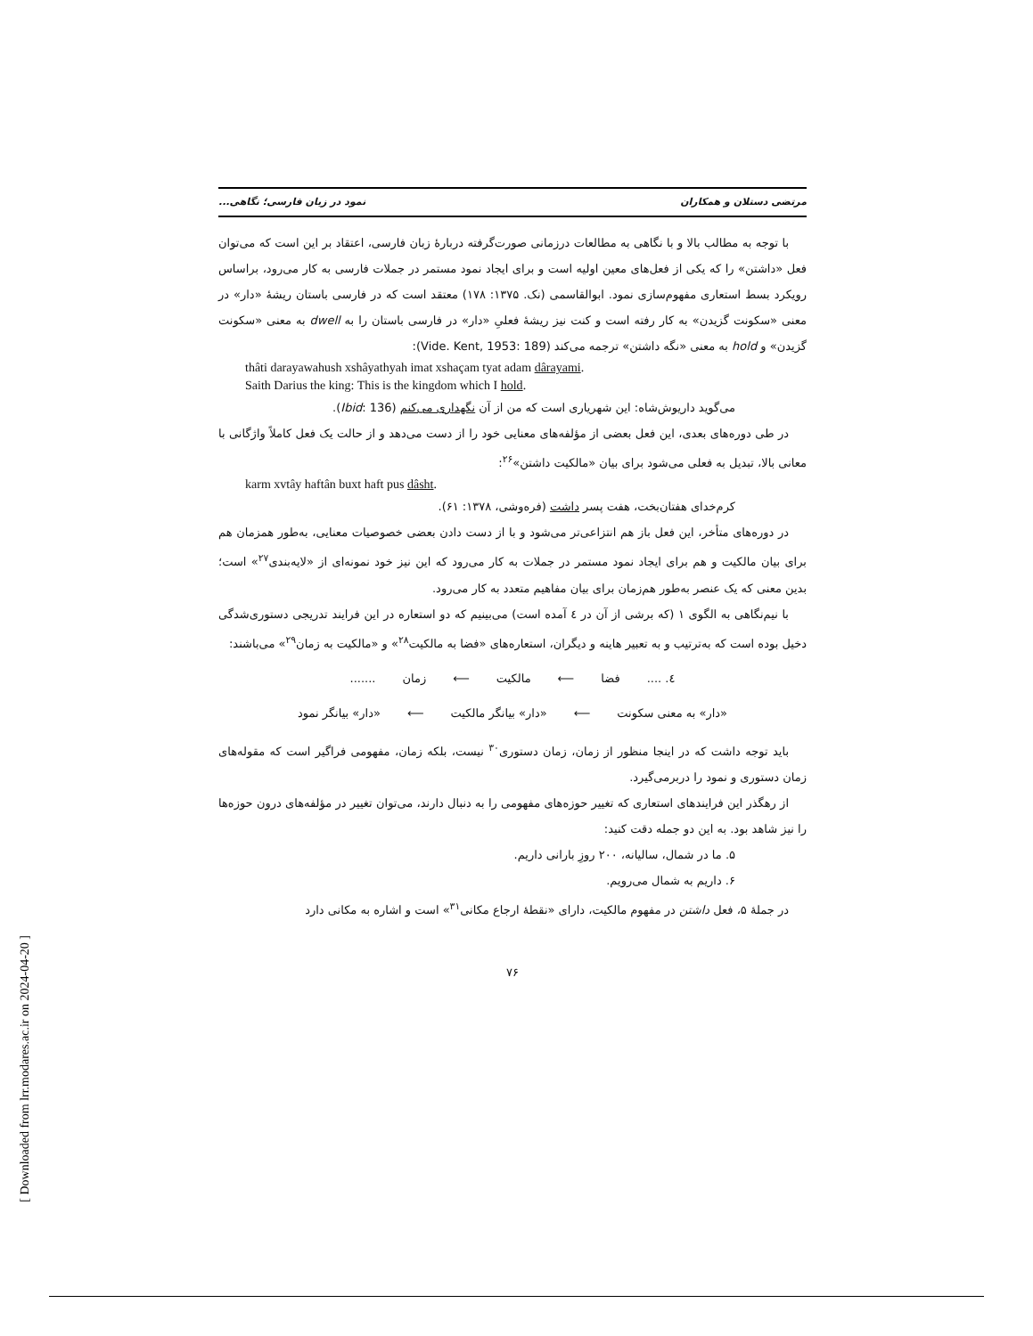مرتضی دستلان و همکاران نمود در زبان فارسی؛ نگاهی...
با توجه به مطالب بالا و با نگاهی به مطالعات درزمانی صورت‌گرفته دربارۀ زبان فارسی، اعتقاد بر این است که می‌توان فعل «داشتن» را که یکی از فعل‌های معین اولیه است و برای ایجاد نمود مستمر در جملات فارسی به کار می‌رود، براساس رویکرد بسط استعاری مفهوم‌سازی نمود. ابوالقاسمی (نک. ۱۳۷۵: ۱۷۸) معتقد است که در فارسی باستان ریشۀ «دار» در معنی «سکونت گزیدن» به کار رفته است و کنت نیز ریشۀ فعلیِ «دار» در فارسی باستان را به dwell به معنی «سکونت گزیدن» و hold به معنی «نگه داشتن» ترجمه می‌کند (Vide. Kent, 1953: 189):
thâti darayawahush xshâyathyah imat xshaçam tyat adam dârayami.
Saith Darius the king: This is the kingdom which I hold.
می‌گوید داریوش‌شاه: این شهریاری است که من از آن نگهداری می‌کنم (Ibid: 136).
در طی دوره‌های بعدی، این فعل بعضی از مؤلفه‌های معنایی خود را از دست می‌دهد و از حالت یک فعل کاملاً واژگانی با معانی بالا، تبدیل به فعلی می‌شود برای بیان «مالکیت داشتن»<sup>۲۶</sup>:
karm xvtây haftân buxt haft pus dâsht.
کرم‌خدای هفتان‌بخت، هفت پسر داشت (فره‌وشی، ۱۳۷۸: ۶۱).
در دوره‌های متأخر، این فعل باز هم انتزاعی‌تر می‌شود و با از دست دادن بعضی خصوصیات معنایی، به‌طور همزمان هم برای بیان مالکیت و هم برای ایجاد نمود مستمر در جملات به کار می‌رود که این نیز خود نمونه‌ای از «لایه‌بندی<sup>۲۷</sup>» است؛ بدین معنی که یک عنصر به‌طور هم‌زمان برای بیان مفاهیم متعدد به کار می‌رود.
با نیم‌نگاهی به الگوی ۱ (که برشی از آن در ٤ آمده است) می‌بینیم که دو استعاره در این فرایند تدریجی دستوری‌شدگی دخیل بوده است که به‌ترتیب و به تعبیر هاینه و دیگران، استعاره‌های «فضا به مالکیت<sup>۲۸</sup>» و «مالکیت به زمان<sup>۲۹</sup>» می‌باشند:
٤. .... فضا ⟵ مالکیت ⟵ زمان.......
«دار» به معنی سکونت ⟵ «دار» بیانگر مالکیت ⟵ «دار» بیانگر نمود
باید توجه داشت که در اینجا منظور از زمان، زمان دستوری<sup>۳۰</sup> نیست، بلکه زمان، مفهومی فراگیر است که مقوله‌های زمان دستوری و نمود را دربرمی‌گیرد.
از رهگذر این فرایندهای استعاری که تغییر حوزه‌های مفهومی را به دنبال دارند، می‌توان تغییر در مؤلفه‌های درون حوزه‌ها را نیز شاهد بود. به این دو جمله دقت کنید:
۵. ما در شمال، سالیانه، ۲۰۰ روزِ بارانی داریم.
۶. داریم به شمال می‌رویم.
در جملۀ ۵، فعل داشتن در مفهوم مالکیت، دارای «نقطۀ ارجاع مکانی<sup>۳۱</sup>» است و اشاره به مکانی دارد
۷۶
[ Downloaded from lrr.modares.ac.ir on 2024-04-20 ]